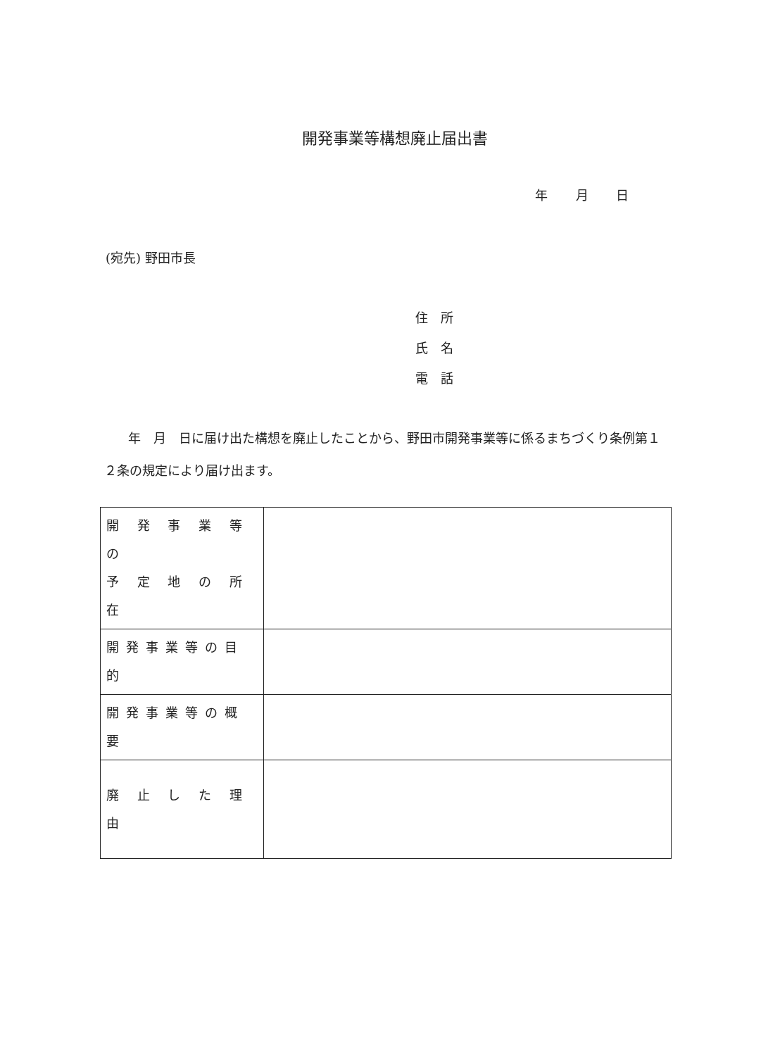開発事業等構想廃止届出書
年 月 日
(宛先) 野田市長
住　所
氏　名
電　話
年　月　日に届け出た構想を廃止したことから、野田市開発事業等に係るまちづくり条例第１２条の規定により届け出ます。
| 開 発 事 業 等 の 予 定 地 の 所 在 | |
| 開発事業等の目的 | |
| 開発事業等の概要 | |
| 廃 止 し た 理 由 | |